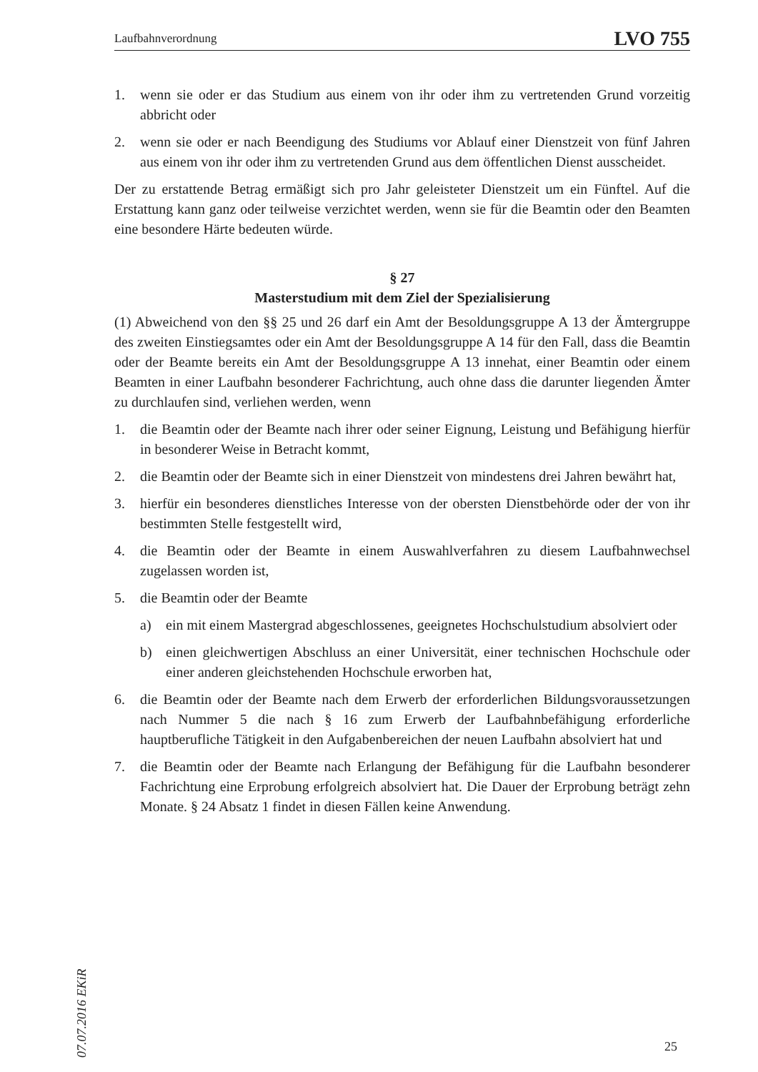Laufbahnverordnung LVO 755
1. wenn sie oder er das Studium aus einem von ihr oder ihm zu vertretenden Grund vorzeitig abbricht oder
2. wenn sie oder er nach Beendigung des Studiums vor Ablauf einer Dienstzeit von fünf Jahren aus einem von ihr oder ihm zu vertretenden Grund aus dem öffentlichen Dienst ausscheidet.
Der zu erstattende Betrag ermäßigt sich pro Jahr geleisteter Dienstzeit um ein Fünftel. Auf die Erstattung kann ganz oder teilweise verzichtet werden, wenn sie für die Beamtin oder den Beamten eine besondere Härte bedeuten würde.
§ 27
Masterstudium mit dem Ziel der Spezialisierung
(1) Abweichend von den §§ 25 und 26 darf ein Amt der Besoldungsgruppe A 13 der Ämtergruppe des zweiten Einstiegsamtes oder ein Amt der Besoldungsgruppe A 14 für den Fall, dass die Beamtin oder der Beamte bereits ein Amt der Besoldungsgruppe A 13 innehat, einer Beamtin oder einem Beamten in einer Laufbahn besonderer Fachrichtung, auch ohne dass die darunter liegenden Ämter zu durchlaufen sind, verliehen werden, wenn
1. die Beamtin oder der Beamte nach ihrer oder seiner Eignung, Leistung und Befähigung hierfür in besonderer Weise in Betracht kommt,
2. die Beamtin oder der Beamte sich in einer Dienstzeit von mindestens drei Jahren bewährt hat,
3. hierfür ein besonderes dienstliches Interesse von der obersten Dienstbehörde oder der von ihr bestimmten Stelle festgestellt wird,
4. die Beamtin oder der Beamte in einem Auswahlverfahren zu diesem Laufbahnwechsel zugelassen worden ist,
5. die Beamtin oder der Beamte
a) ein mit einem Mastergrad abgeschlossenes, geeignetes Hochschulstudium absolviert oder
b) einen gleichwertigen Abschluss an einer Universität, einer technischen Hochschule oder einer anderen gleichstehenden Hochschule erworben hat,
6. die Beamtin oder der Beamte nach dem Erwerb der erforderlichen Bildungsvoraussetzungen nach Nummer 5 die nach § 16 zum Erwerb der Laufbahnbefähigung erforderliche hauptberufliche Tätigkeit in den Aufgabenbereichen der neuen Laufbahn absolviert hat und
7. die Beamtin oder der Beamte nach Erlangung der Befähigung für die Laufbahn besonderer Fachrichtung eine Erprobung erfolgreich absolviert hat. Die Dauer der Erprobung beträgt zehn Monate. § 24 Absatz 1 findet in diesen Fällen keine Anwendung.
07.07.2016 EKiR
25